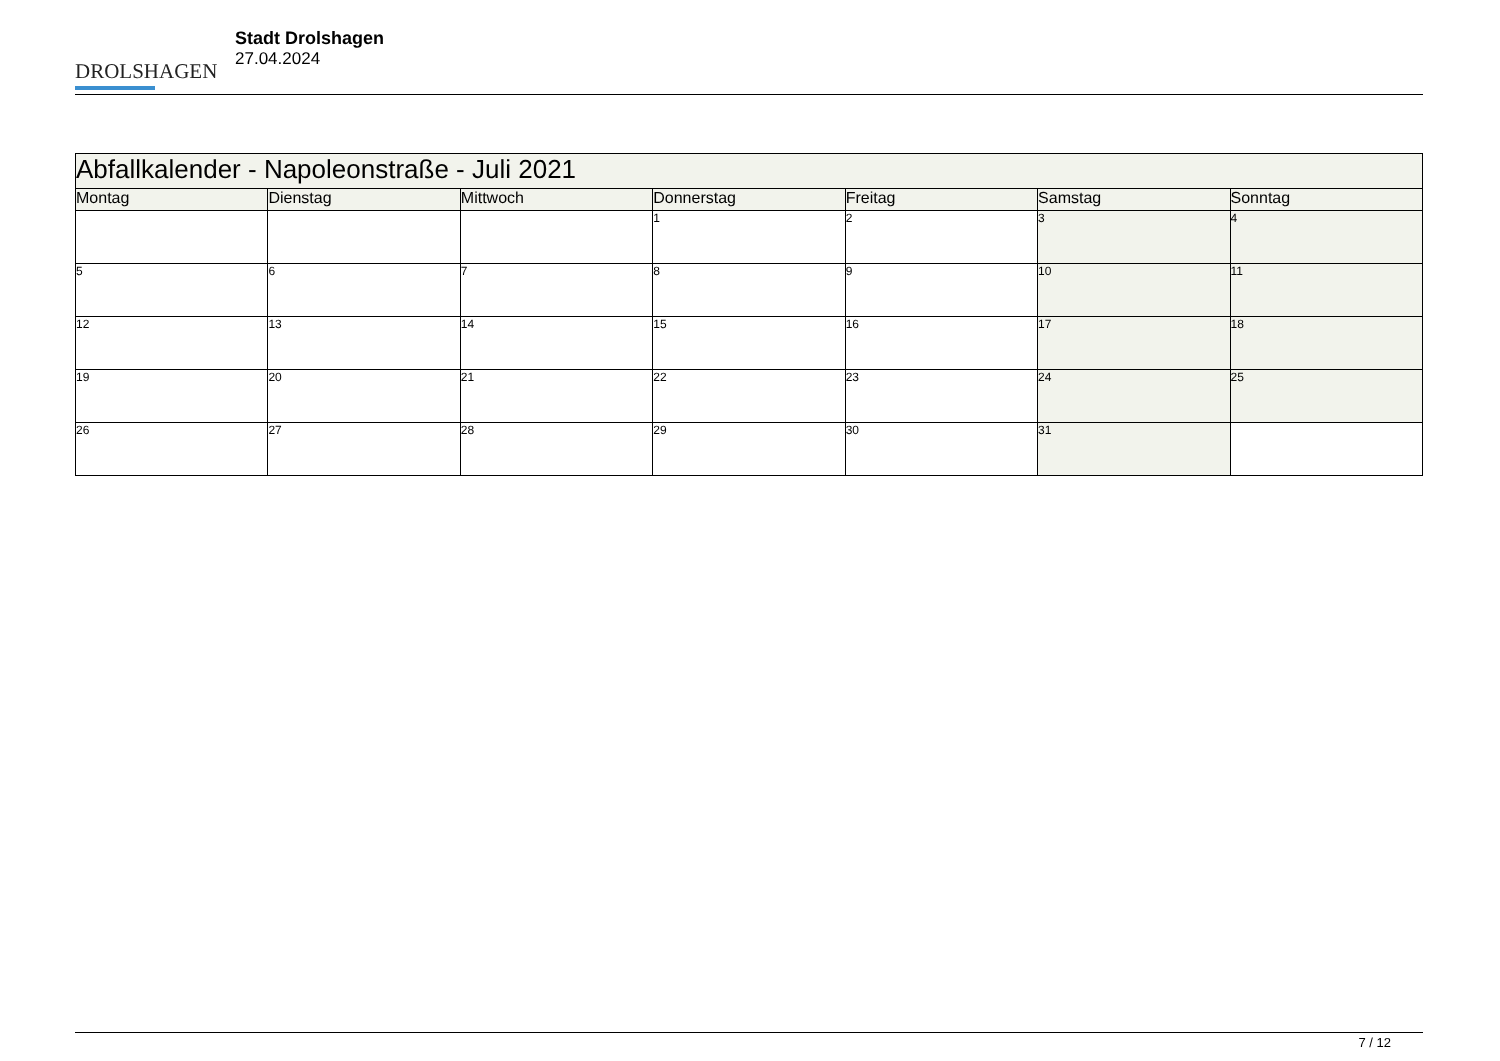DROLSHAGEN
Stadt Drolshagen
27.04.2024
| Abfallkalender - Napoleonstraße - Juli 2021 | | | | | | |
| --- | --- | --- | --- | --- | --- | --- |
| Montag | Dienstag | Mittwoch | Donnerstag | Freitag | Samstag | Sonntag |
| | | | 1 | 2 | 3 | 4 |
| 5 | 6 | 7 | 8 | 9 | 10 | 11 |
| 12 | 13 | 14 | 15 | 16 | 17 | 18 |
| 19 | 20 | 21 | 22 | 23 | 24 | 25 |
| 26 | 27 | 28 | 29 | 30 | 31 | |
7 / 12